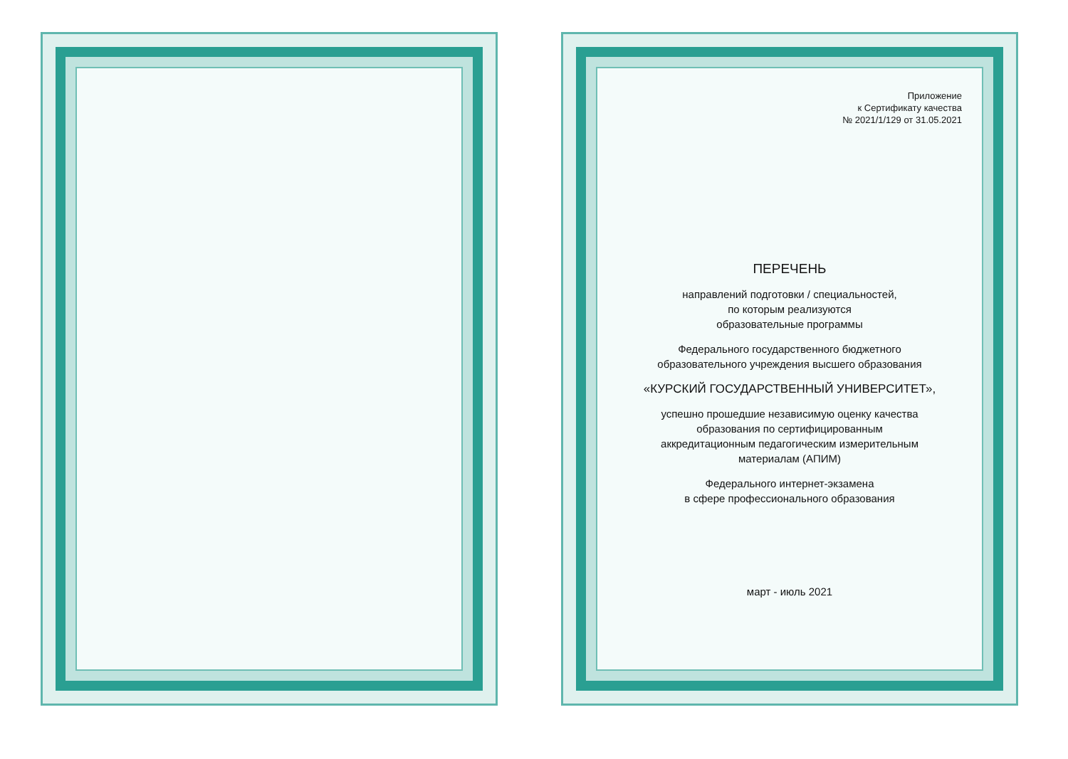Приложение
к Сертификату качества
№ 2021/1/129 от 31.05.2021
ПЕРЕЧЕНЬ
направлений подготовки / специальностей,
по которым реализуются
образовательные программы
Федерального государственного бюджетного
образовательного учреждения высшего образования
«КУРСКИЙ ГОСУДАРСТВЕННЫЙ УНИВЕРСИТЕТ»,
успешно прошедшие независимую оценку качества
образования по сертифицированным
аккредитационным педагогическим измерительным
материалам (АПИМ)
Федерального интернет-экзамена
в сфере профессионального образования
март - июль 2021